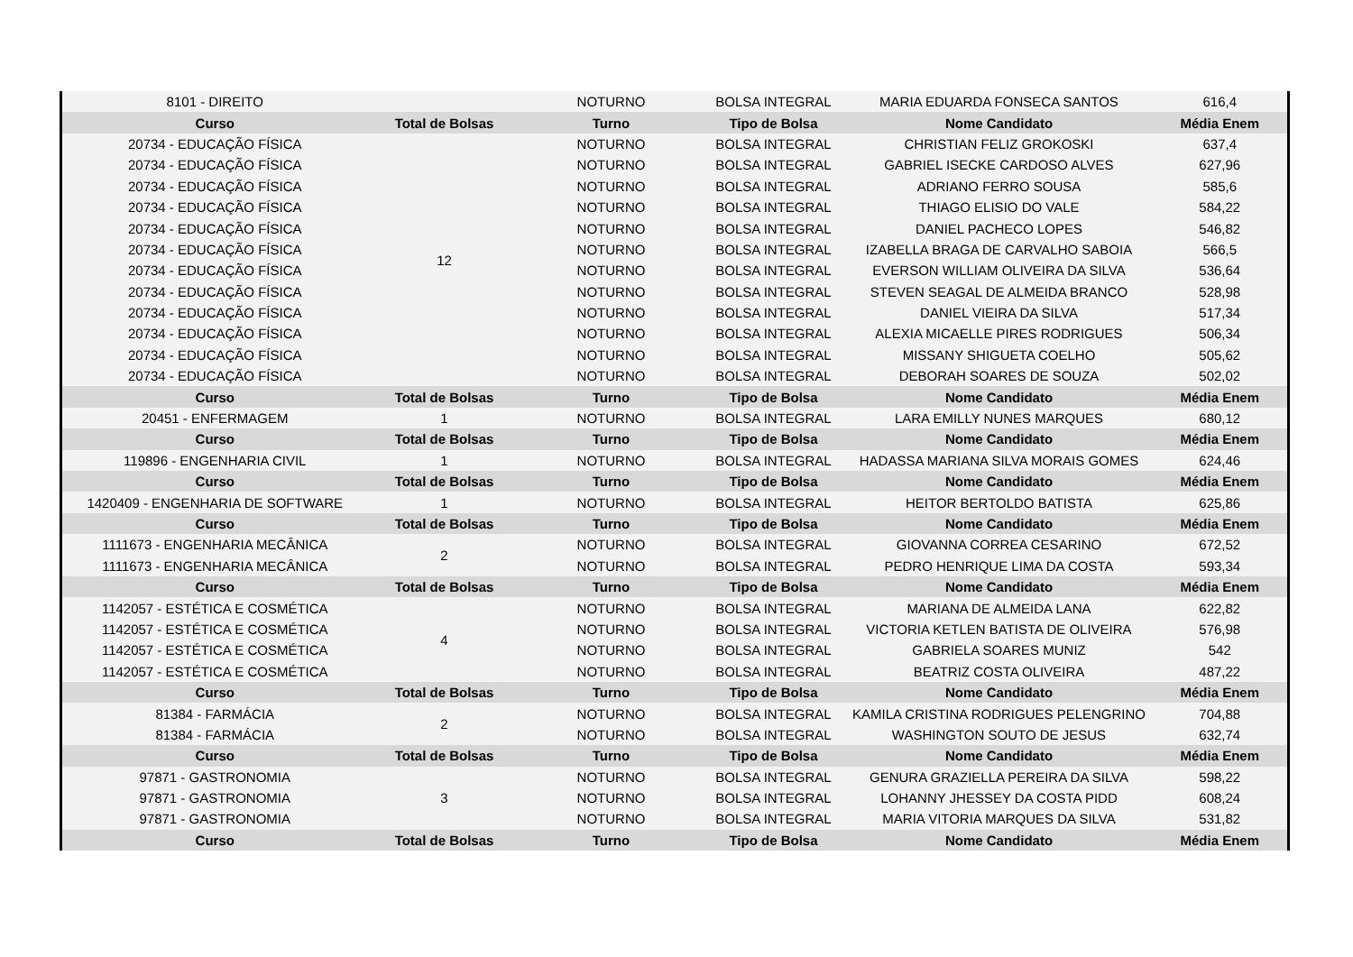| 8101 - DIREITO | | NOTURNO | BOLSA INTEGRAL | MARIA EDUARDA FONSECA SANTOS | 616,4 |
| Curso | Total de Bolsas | Turno | Tipo de Bolsa | Nome Candidato | Média Enem |
| 20734 - EDUCAÇÃO FÍSICA | 12 | NOTURNO | BOLSA INTEGRAL | CHRISTIAN FELIZ GROKOSKI | 637,4 |
| 20734 - EDUCAÇÃO FÍSICA | | NOTURNO | BOLSA INTEGRAL | GABRIEL ISECKE CARDOSO ALVES | 627,96 |
| 20734 - EDUCAÇÃO FÍSICA | | NOTURNO | BOLSA INTEGRAL | ADRIANO FERRO SOUSA | 585,6 |
| 20734 - EDUCAÇÃO FÍSICA | | NOTURNO | BOLSA INTEGRAL | THIAGO ELISIO DO VALE | 584,22 |
| 20734 - EDUCAÇÃO FÍSICA | | NOTURNO | BOLSA INTEGRAL | DANIEL PACHECO LOPES | 546,82 |
| 20734 - EDUCAÇÃO FÍSICA | | NOTURNO | BOLSA INTEGRAL | IZABELLA BRAGA DE CARVALHO SABOIA | 566,5 |
| 20734 - EDUCAÇÃO FÍSICA | | NOTURNO | BOLSA INTEGRAL | EVERSON WILLIAM OLIVEIRA DA SILVA | 536,64 |
| 20734 - EDUCAÇÃO FÍSICA | | NOTURNO | BOLSA INTEGRAL | STEVEN SEAGAL DE ALMEIDA BRANCO | 528,98 |
| 20734 - EDUCAÇÃO FÍSICA | | NOTURNO | BOLSA INTEGRAL | DANIEL VIEIRA DA SILVA | 517,34 |
| 20734 - EDUCAÇÃO FÍSICA | | NOTURNO | BOLSA INTEGRAL | ALEXIA MICAELLE PIRES RODRIGUES | 506,34 |
| 20734 - EDUCAÇÃO FÍSICA | | NOTURNO | BOLSA INTEGRAL | MISSANY SHIGUETA COELHO | 505,62 |
| 20734 - EDUCAÇÃO FÍSICA | | NOTURNO | BOLSA INTEGRAL | DEBORAH SOARES DE SOUZA | 502,02 |
| Curso | Total de Bolsas | Turno | Tipo de Bolsa | Nome Candidato | Média Enem |
| 20451 - ENFERMAGEM | 1 | NOTURNO | BOLSA INTEGRAL | LARA EMILLY NUNES MARQUES | 680,12 |
| Curso | Total de Bolsas | Turno | Tipo de Bolsa | Nome Candidato | Média Enem |
| 119896 - ENGENHARIA CIVIL | 1 | NOTURNO | BOLSA INTEGRAL | HADASSA MARIANA SILVA MORAIS GOMES | 624,46 |
| Curso | Total de Bolsas | Turno | Tipo de Bolsa | Nome Candidato | Média Enem |
| 1420409 - ENGENHARIA DE SOFTWARE | 1 | NOTURNO | BOLSA INTEGRAL | HEITOR BERTOLDO BATISTA | 625,86 |
| Curso | Total de Bolsas | Turno | Tipo de Bolsa | Nome Candidato | Média Enem |
| 1111673 - ENGENHARIA MECÂNICA | 2 | NOTURNO | BOLSA INTEGRAL | GIOVANNA CORREA CESARINO | 672,52 |
| 1111673 - ENGENHARIA MECÂNICA | | NOTURNO | BOLSA INTEGRAL | PEDRO HENRIQUE LIMA DA COSTA | 593,34 |
| Curso | Total de Bolsas | Turno | Tipo de Bolsa | Nome Candidato | Média Enem |
| 1142057 - ESTÉTICA E COSMÉTICA | 4 | NOTURNO | BOLSA INTEGRAL | MARIANA DE ALMEIDA LANA | 622,82 |
| 1142057 - ESTÉTICA E COSMÉTICA | | NOTURNO | BOLSA INTEGRAL | VICTORIA KETLEN BATISTA DE OLIVEIRA | 576,98 |
| 1142057 - ESTÉTICA E COSMÉTICA | | NOTURNO | BOLSA INTEGRAL | GABRIELA SOARES MUNIZ | 542 |
| 1142057 - ESTÉTICA E COSMÉTICA | | NOTURNO | BOLSA INTEGRAL | BEATRIZ COSTA OLIVEIRA | 487,22 |
| Curso | Total de Bolsas | Turno | Tipo de Bolsa | Nome Candidato | Média Enem |
| 81384 - FARMÁCIA | 2 | NOTURNO | BOLSA INTEGRAL | KAMILA CRISTINA RODRIGUES PELENGRINO | 704,88 |
| 81384 - FARMÁCIA | | NOTURNO | BOLSA INTEGRAL | WASHINGTON SOUTO DE JESUS | 632,74 |
| Curso | Total de Bolsas | Turno | Tipo de Bolsa | Nome Candidato | Média Enem |
| 97871 - GASTRONOMIA | 3 | NOTURNO | BOLSA INTEGRAL | GENURA GRAZIELLA PEREIRA DA SILVA | 598,22 |
| 97871 - GASTRONOMIA | | NOTURNO | BOLSA INTEGRAL | LOHANNY JHESSEY DA COSTA PIDD | 608,24 |
| 97871 - GASTRONOMIA | | NOTURNO | BOLSA INTEGRAL | MARIA VITORIA MARQUES DA SILVA | 531,82 |
| Curso | Total de Bolsas | Turno | Tipo de Bolsa | Nome Candidato | Média Enem |